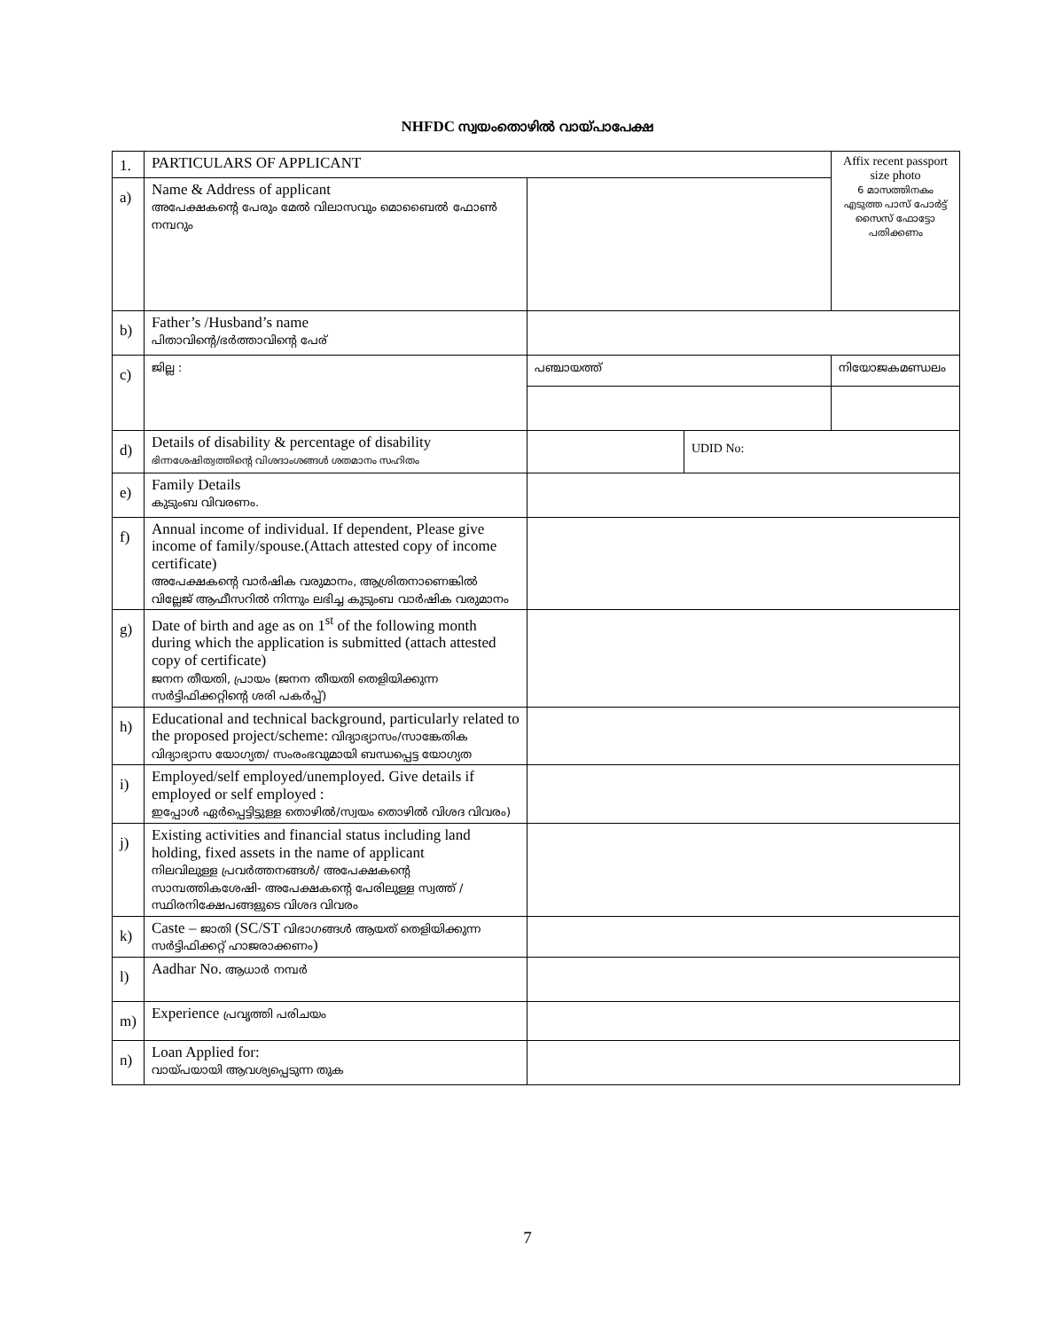NHFDC സ്വയംതൊഴിൽ വായ്പാപേക്ഷ
| 1. | PARTICULARS OF APPLICANT | | | Affix recent passport size photo 6 മാസത്തിനകം എടുത്ത പാസ് പോർട്ട് സൈസ് ഫോട്ടോ പതിക്കണം |
| a) | Name & Address of applicant അപേക്ഷകന്റെ പേരും മേൽ വിലാസവും മൊബൈൽ ഫോൺ നമ്പറും | | | |
| b) | Father’s /Husband’s name പിതാവിന്റെ/ഭർത്താവിന്റെ പേര് | | | |
| c) | ജില്ല : | പഞ്ചായത്ത് | | നിയോജകമണ്ഡലം |
| d) | Details of disability & percentage of disability ഭിന്നശേഷിത്വത്തിന്റെ വിശദാംശങ്ങൾ ശതമാനം സഹിതം | | UDID No: | |
| e) | Family Details കുടുംബ വിവരണം. | | | |
| f) | Annual income of individual. If dependent, Please give income of family/spouse.(Attach attested copy of income certificate) അപേക്ഷകന്റെ വാർഷിക വരുമാനം, ആശ്രിതനാണെങ്കിൽ വില്ലേജ് ആഫീസറിൽ നിന്നും ലഭിച്ച കുടുംബ വാർഷിക വരുമാനം | | | |
| g) | Date of birth and age as on 1<sup>st</sup> of the following month during which the application is submitted (attach attested copy of certificate) ജനന തീയതി, പ്രായം (ജനന തീയതി തെളിയിക്കുന്ന സർട്ടിഫിക്കറ്റിന്റെ ശരി പകർപ്പ്) | | | |
| h) | Educational and technical background, particularly related to the proposed project/scheme: വിദ്യാഭ്യാസം/സാങ്കേതിക വിദ്യാഭ്യാസ യോഗ്യത/ സംരംഭവുമായി ബന്ധപ്പെട്ട യോഗ്യത | | | |
| i) | Employed/self employed/unemployed. Give details if employed or self employed : ഇപ്പോൾ ഏർപ്പെട്ടിട്ടുള്ള തൊഴിൽ/സ്വയം തൊഴിൽ വിശദ വിവരം) | | | |
| j) | Existing activities and financial status including land holding, fixed assets in the name of applicant നിലവിലുള്ള പ്രവർത്തനങ്ങൾ/ അപേക്ഷകന്റെ സാമ്പത്തികശേഷി- അപേക്ഷകന്റെ പേരിലുള്ള സ്വത്ത് /സ്ഥിരനിക്ഷേപങ്ങളുടെ വിശദ വിവരം | | | |
| k) | Caste – ജാതി (SC/ST വിഭാഗങ്ങൾ ആയത് തെളിയിക്കുന്ന സർട്ടിഫിക്കറ്റ് ഹാജരാക്കണം ) | | | |
| l) | Aadhar No. ആധാർ നമ്പർ | | | |
| m) | Experience പ്രവൃത്തി പരിചയം | | | |
| n) | Loan Applied for: വായ്പയായി ആവശ്യപ്പെടുന്ന തുക | | | |
7